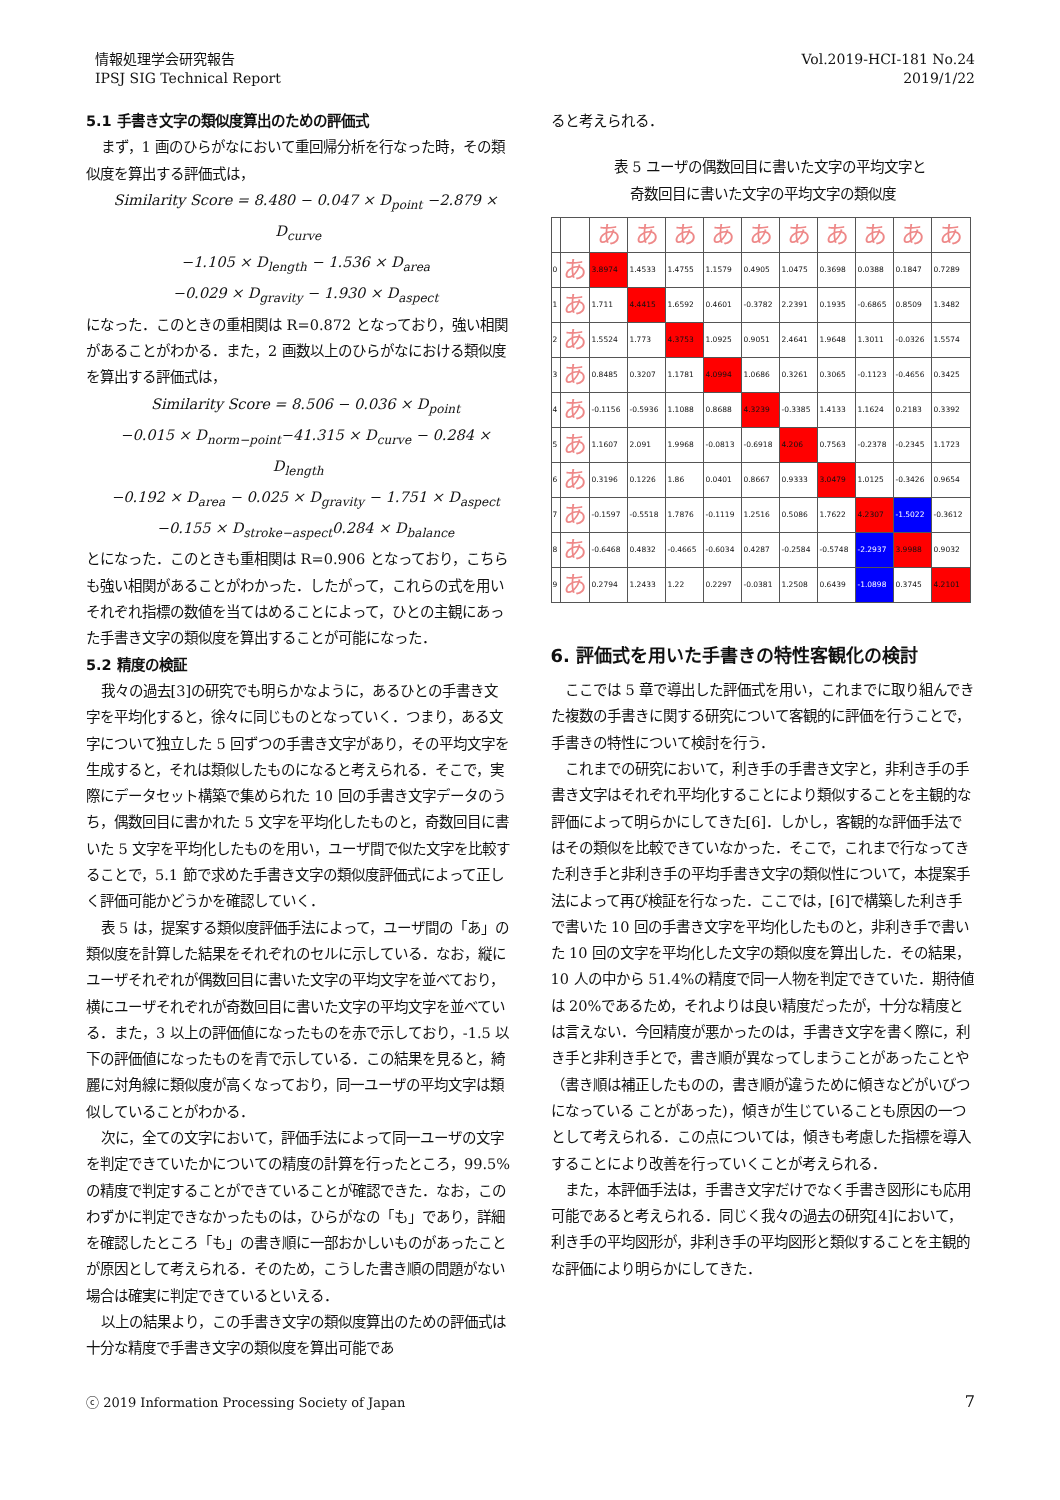情報処理学会研究報告
IPSJ SIG Technical Report
Vol.2019-HCI-181 No.24
2019/1/22
5.1 手書き文字の類似度算出のための評価式
まず，1 画のひらがなにおいて重回帰分析を行なった時，その類似度を算出する評価式は，
Similarity Score = 8.480 − 0.047 × D<sub>point</sub> −2.879 × D<sub>curve</sub>
−1.105 × D<sub>length</sub> − 1.536 × D<sub>area</sub>
−0.029 × D<sub>gravity</sub> − 1.930 × D<sub>aspect</sub>
になった．このときの重相関は R=0.872 となっており，強い相関があることがわかる．また，2 画数以上のひらがなにおける類似度を算出する評価式は，
Similarity Score = 8.506 − 0.036 × D<sub>point</sub>
−0.015 × D<sub>norm−point</sub>−41.315 × D<sub>curve</sub> − 0.284 × D<sub>length</sub>
−0.192 × D<sub>area</sub> − 0.025 × D<sub>gravity</sub> − 1.751 × D<sub>aspect</sub>
−0.155 × D<sub>stroke−aspect</sub>0.284 × D<sub>balance</sub>
とになった．このときも重相関は R=0.906 となっており，こちらも強い相関があることがわかった．したがって，これらの式を用いそれぞれ指標の数値を当てはめることによって，ひとの主観にあった手書き文字の類似度を算出することが可能になった．
5.2 精度の検証
我々の過去[3]の研究でも明らかなように，あるひとの手書き文字を平均化すると，徐々に同じものとなっていく．つまり，ある文字について独立した 5 回ずつの手書き文字があり，その平均文字を生成すると，それは類似したものになると考えられる．そこで，実際にデータセット構築で集められた 10 回の手書き文字データのうち，偶数回目に書かれた 5 文字を平均化したものと，奇数回目に書いた 5 文字を平均化したものを用い，ユーザ間で似た文字を比較することで，5.1 節で求めた手書き文字の類似度評価式によって正しく評価可能かどうかを確認していく．
表 5 は，提案する類似度評価手法によって，ユーザ間の「あ」の類似度を計算した結果をそれぞれのセルに示している．なお，縦にユーザそれぞれが偶数回目に書いた文字の平均文字を並べており，横にユーザそれぞれが奇数回目に書いた文字の平均文字を並べている．また，3 以上の評価値になったものを赤で示しており，-1.5 以下の評価値になったものを青で示している．この結果を見ると，綺麗に対角線に類似度が高くなっており，同一ユーザの平均文字は類似していることがわかる．
次に，全ての文字において，評価手法によって同一ユーザの文字を判定できていたかについての精度の計算を行ったところ，99.5%の精度で判定することができていることが確認できた．なお，このわずかに判定できなかったものは，ひらがなの「も」であり，詳細を確認したところ「も」の書き順に一部おかしいものがあったことが原因として考えられる．そのため，こうした書き順の問題がない場合は確実に判定できているといえる．
以上の結果より，この手書き文字の類似度算出のための評価式は十分な精度で手書き文字の類似度を算出可能であ
ると考えられる．
表 5 ユーザの偶数回目に書いた文字の平均文字と
奇数回目に書いた文字の平均文字の類似度
| | | あ | あ | あ | あ | あ | あ | あ | あ | あ | あ |
| 0 | あ | 3.8974 | 1.4533 | 1.4755 | 1.1579 | 0.4905 | 1.0475 | 0.3698 | 0.0388 | 0.1847 | 0.7289 |
| 1 | あ | 1.711 | 4.4415 | 1.6592 | 0.4601 | -0.3782 | 2.2391 | 0.1935 | -0.6865 | 0.8509 | 1.3482 |
| 2 | あ | 1.5524 | 1.773 | 4.3753 | 1.0925 | 0.9051 | 2.4641 | 1.9648 | 1.3011 | -0.0326 | 1.5574 |
| 3 | あ | 0.8485 | 0.3207 | 1.1781 | 4.0994 | 1.0686 | 0.3261 | 0.3065 | -0.1123 | -0.4656 | 0.3425 |
| 4 | あ | -0.1156 | -0.5936 | 1.1088 | 0.8688 | 4.3239 | -0.3385 | 1.4133 | 1.1624 | 0.2183 | 0.3392 |
| 5 | あ | 1.1607 | 2.091 | 1.9968 | -0.0813 | -0.6918 | 4.206 | 0.7563 | -0.2378 | -0.2345 | 1.1723 |
| 6 | あ | 0.3196 | 0.1226 | 1.86 | 0.0401 | 0.8667 | 0.9333 | 3.0479 | 1.0125 | -0.3426 | 0.9654 |
| 7 | あ | -0.1597 | -0.5518 | 1.7876 | -0.1119 | 1.2516 | 0.5086 | 1.7622 | 4.2307 | -1.5022 | -0.3612 |
| 8 | あ | -0.6468 | 0.4832 | -0.4665 | -0.6034 | 0.4287 | -0.2584 | -0.5748 | -2.2937 | 3.9988 | 0.9032 |
| 9 | あ | 0.2794 | 1.2433 | 1.22 | 0.2297 | -0.0381 | 1.2508 | 0.6439 | -1.0898 | 0.3745 | 4.2101 |
6. 評価式を用いた手書きの特性客観化の検討
ここでは 5 章で導出した評価式を用い，これまでに取り組んできた複数の手書きに関する研究について客観的に評価を行うことで，手書きの特性について検討を行う．
これまでの研究において，利き手の手書き文字と，非利き手の手書き文字はそれぞれ平均化することにより類似することを主観的な評価によって明らかにしてきた[6]．しかし，客観的な評価手法ではその類似を比較できていなかった．そこで，これまで行なってきた利き手と非利き手の平均手書き文字の類似性について，本提案手法によって再び検証を行なった．ここでは，[6]で構築した利き手で書いた 10 回の手書き文字を平均化したものと，非利き手で書いた 10 回の文字を平均化した文字の類似度を算出した．その結果，10 人の中から 51.4%の精度で同一人物を判定できていた．期待値は 20%であるため，それよりは良い精度だったが，十分な精度とは言えない．今回精度が悪かったのは，手書き文字を書く際に，利き手と非利き手とで，書き順が異なってしまうことがあったことや（書き順は補正したものの，書き順が違うために傾きなどがいびつになっている ことがあった)，傾きが生じていることも原因の一つとして考えられる．この点については，傾きも考慮した指標を導入することにより改善を行っていくことが考えられる．
また，本評価手法は，手書き文字だけでなく手書き図形にも応用可能であると考えられる．同じく我々の過去の研究[4]において，利き手の平均図形が，非利き手の平均図形と類似することを主観的な評価により明らかにしてきた．
ⓒ 2019 Information Processing Society of Japan
7